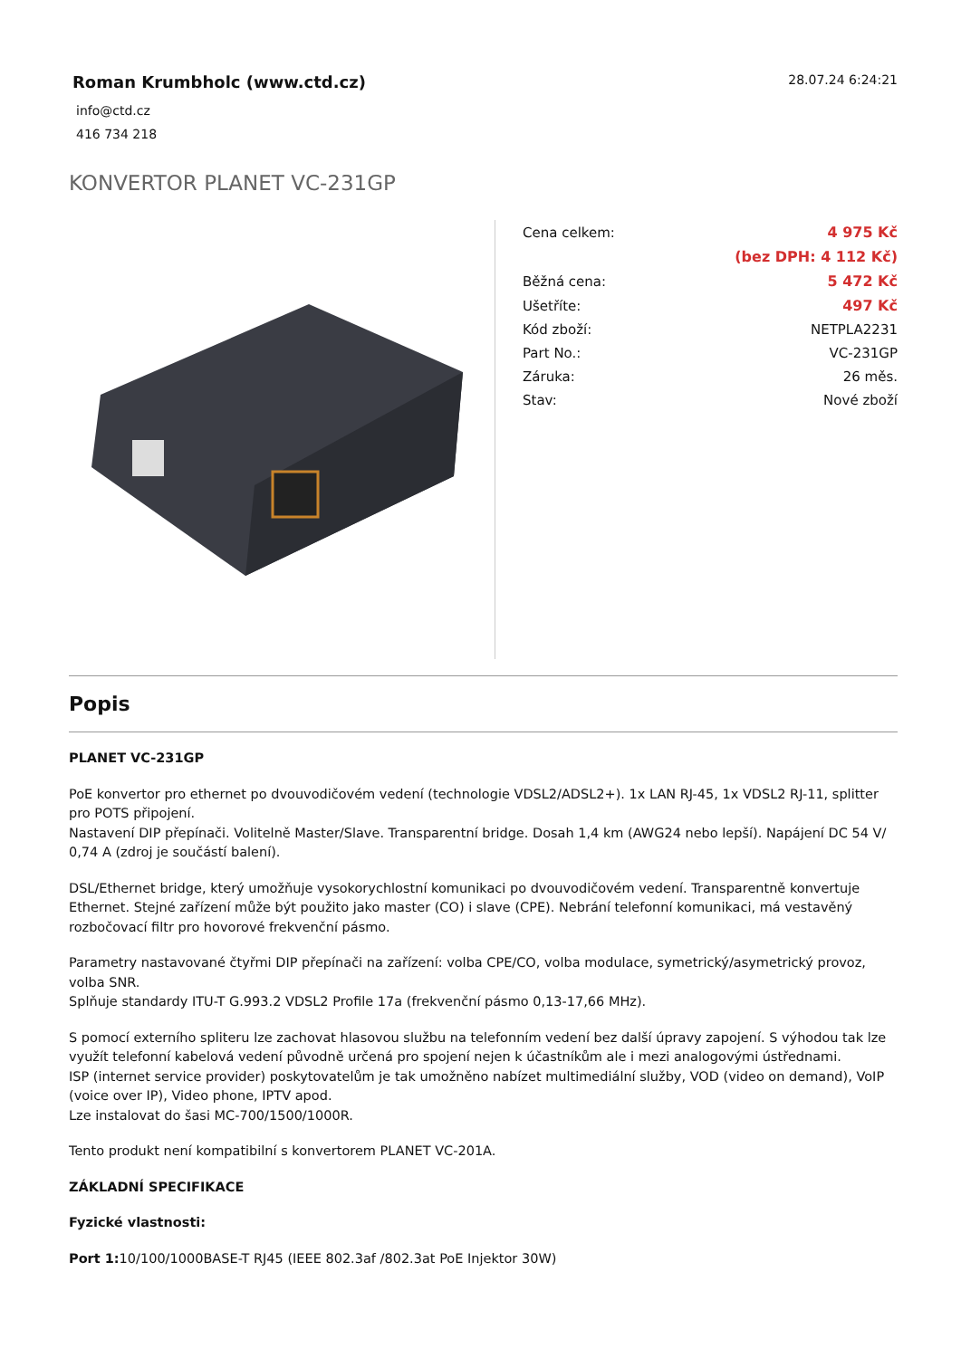Roman Krumbholc (www.ctd.cz)
info@ctd.cz
416 734 218
28.07.24 6:24:21
KONVERTOR PLANET VC-231GP
| Cena celkem: | 4 975 Kč |
| | (bez DPH: 4 112 Kč) |
| Běžná cena: | 5 472 Kč |
| Ušetříte: | 497 Kč |
| Kód zboží: | NETPLA2231 |
| Part No.: | VC-231GP |
| Záruka: | 26 měs. |
| Stav: | Nové zboží |
Popis
PLANET VC-231GP
PoE konvertor pro ethernet po dvouvodičovém vedení (technologie VDSL2/ADSL2+). 1x LAN RJ-45, 1x VDSL2 RJ-11, splitter pro POTS připojení.
Nastavení DIP přepínači. Volitelně Master/Slave. Transparentní bridge. Dosah 1,4 km (AWG24 nebo lepší). Napájení DC 54 V/ 0,74 A (zdroj je součástí balení).
DSL/Ethernet bridge, který umožňuje vysokorychlostní komunikaci po dvouvodičovém vedení. Transparentně konvertuje Ethernet. Stejné zařízení může být použito jako master (CO) i slave (CPE). Nebrání telefonní komunikaci, má vestavěný rozbočovací filtr pro hovorové frekvenční pásmo.
Parametry nastavované čtyřmi DIP přepínači na zařízení: volba CPE/CO, volba modulace, symetrický/asymetrický provoz, volba SNR.
Splňuje standardy ITU-T G.993.2 VDSL2 Profile 17a (frekvenční pásmo 0,13-17,66 MHz).
S pomocí externího spliteru lze zachovat hlasovou službu na telefonním vedení bez další úpravy zapojení. S výhodou tak lze využít telefonní kabelová vedení původně určená pro spojení nejen k účastníkům ale i mezi analogovými ústřednami.
ISP (internet service provider) poskytovatelům je tak umožněno nabízet multimediální služby, VOD (video on demand), VoIP (voice over IP), Video phone, IPTV apod.
Lze instalovat do šasi MC-700/1500/1000R.
Tento produkt není kompatibilní s konvertorem PLANET VC-201A.
ZÁKLADNÍ SPECIFIKACE
Fyzické vlastnosti:
Port 1: 10/100/1000BASE-T RJ45 (IEEE 802.3af /802.3at PoE Injektor 30W)